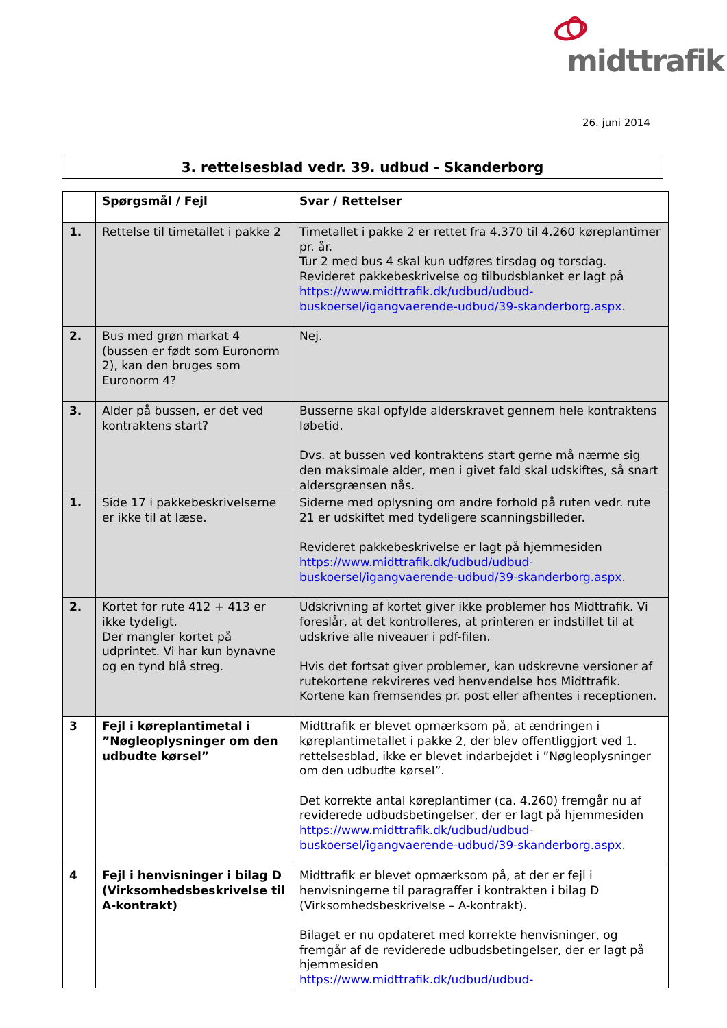midttrafik
26. juni 2014
3. rettelsesblad vedr. 39. udbud - Skanderborg
| | Spørgsmål / Fejl | Svar / Rettelser |
| --- | --- | --- |
| 1. | Rettelse til timetallet i pakke 2 | Timetallet i pakke 2 er rettet fra 4.370 til 4.260 køreplantimer pr. år. Tur 2 med bus 4 skal kun udføres tirsdag og torsdag. Revideret pakkebeskrivelse og tilbudsblanket er lagt på https://www.midttrafik.dk/udbud/udbud-buskoersel/igangvaerende-udbud/39-skanderborg.aspx . |
| 2. | Bus med grøn markat 4 (bussen er født som Euronorm 2), kan den bruges som Euronorm 4? | Nej. |
| 3. | Alder på bussen, er det ved kontraktens start? | Busserne skal opfylde alderskravet gennem hele kontraktens løbetid. Dvs. at bussen ved kontraktens start gerne må nærme sig den maksimale alder, men i givet fald skal udskiftes, så snart aldersgrænsen nås. |
| 1. | Side 17 i pakkebeskrivelserne er ikke til at læse. | Siderne med oplysning om andre forhold på ruten vedr. rute 21 er udskiftet med tydeligere scanningsbilleder. Revideret pakkebeskrivelse er lagt på hjemmesiden https://www.midttrafik.dk/udbud/udbud-buskoersel/igangvaerende-udbud/39-skanderborg.aspx . |
| 2. | Kortet for rute 412 + 413 er ikke tydeligt. Der mangler kortet på udprintet. Vi har kun bynavne og en tynd blå streg. | Udskrivning af kortet giver ikke problemer hos Midttrafik. Vi foreslår, at det kontrolleres, at printeren er indstillet til at udskrive alle niveauer i pdf-filen. Hvis det fortsat giver problemer, kan udskrevne versioner af rutekortene rekvireres ved henvendelse hos Midttrafik. Kortene kan fremsendes pr. post eller afhentes i receptionen. |
| 3 | Fejl i køreplantimetal i ”Nøgleoplysninger om den udbudte kørsel” | Midttrafik er blevet opmærksom på, at ændringen i køreplantimetallet i pakke 2, der blev offentliggjort ved 1. rettelsesblad, ikke er blevet indarbejdet i ”Nøgleoplysninger om den udbudte kørsel”. Det korrekte antal køreplantimer (ca. 4.260) fremgår nu af reviderede udbudsbetingelser, der er lagt på hjemmesiden https://www.midttrafik.dk/udbud/udbud-buskoersel/igangvaerende-udbud/39-skanderborg.aspx . |
| 4 | Fejl i henvisninger i bilag D (Virksomhedsbeskrivelse til A-kontrakt) | Midttrafik er blevet opmærksom på, at der er fejl i henvisningerne til paragraffer i kontrakten i bilag D (Virksomhedsbeskrivelse – A-kontrakt). Bilaget er nu opdateret med korrekte henvisninger, og fremgår af de reviderede udbudsbetingelser, der er lagt på hjemmesiden https://www.midttrafik.dk/udbud/udbud- |